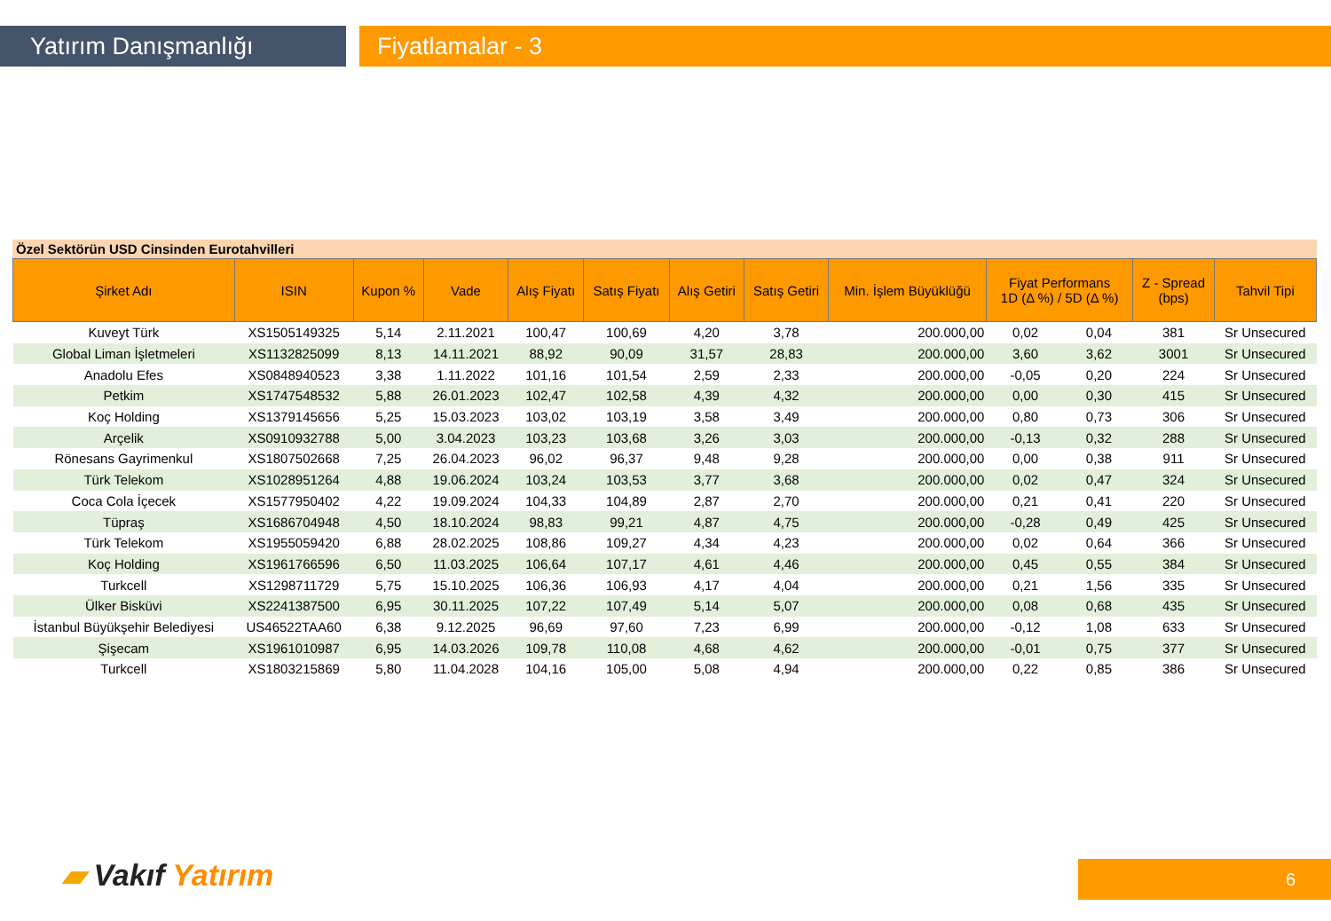Yatırım Danışmanlığı Fiyatlamalar - 3
Özel Sektörün USD Cinsinden Eurotahvilleri
| Şirket Adı | ISIN | Kupon % | Vade | Alış Fiyatı | Satış Fiyatı | Alış Getiri | Satış Getiri | Min. İşlem Büyüklüğü | Fiyat Performans 1D (Δ %) / 5D (Δ %) | | Z - Spread (bps) | Tahvil Tipi |
| --- | --- | --- | --- | --- | --- | --- | --- | --- | --- | --- | --- | --- |
| Kuveyt Türk | XS1505149325 | 5,14 | 2.11.2021 | 100,47 | 100,69 | 4,20 | 3,78 | 200.000,00 | 0,02 | 0,04 | 381 | Sr Unsecured |
| Global Liman İşletmeleri | XS1132825099 | 8,13 | 14.11.2021 | 88,92 | 90,09 | 31,57 | 28,83 | 200.000,00 | 3,60 | 3,62 | 3001 | Sr Unsecured |
| Anadolu Efes | XS0848940523 | 3,38 | 1.11.2022 | 101,16 | 101,54 | 2,59 | 2,33 | 200.000,00 | -0,05 | 0,20 | 224 | Sr Unsecured |
| Petkim | XS1747548532 | 5,88 | 26.01.2023 | 102,47 | 102,58 | 4,39 | 4,32 | 200.000,00 | 0,00 | 0,30 | 415 | Sr Unsecured |
| Koç Holding | XS1379145656 | 5,25 | 15.03.2023 | 103,02 | 103,19 | 3,58 | 3,49 | 200.000,00 | 0,80 | 0,73 | 306 | Sr Unsecured |
| Arçelik | XS0910932788 | 5,00 | 3.04.2023 | 103,23 | 103,68 | 3,26 | 3,03 | 200.000,00 | -0,13 | 0,32 | 288 | Sr Unsecured |
| Rönesans Gayrimenkul | XS1807502668 | 7,25 | 26.04.2023 | 96,02 | 96,37 | 9,48 | 9,28 | 200.000,00 | 0,00 | 0,38 | 911 | Sr Unsecured |
| Türk Telekom | XS1028951264 | 4,88 | 19.06.2024 | 103,24 | 103,53 | 3,77 | 3,68 | 200.000,00 | 0,02 | 0,47 | 324 | Sr Unsecured |
| Coca Cola İçecek | XS1577950402 | 4,22 | 19.09.2024 | 104,33 | 104,89 | 2,87 | 2,70 | 200.000,00 | 0,21 | 0,41 | 220 | Sr Unsecured |
| Tüpraş | XS1686704948 | 4,50 | 18.10.2024 | 98,83 | 99,21 | 4,87 | 4,75 | 200.000,00 | -0,28 | 0,49 | 425 | Sr Unsecured |
| Türk Telekom | XS1955059420 | 6,88 | 28.02.2025 | 108,86 | 109,27 | 4,34 | 4,23 | 200.000,00 | 0,02 | 0,64 | 366 | Sr Unsecured |
| Koç Holding | XS1961766596 | 6,50 | 11.03.2025 | 106,64 | 107,17 | 4,61 | 4,46 | 200.000,00 | 0,45 | 0,55 | 384 | Sr Unsecured |
| Turkcell | XS1298711729 | 5,75 | 15.10.2025 | 106,36 | 106,93 | 4,17 | 4,04 | 200.000,00 | 0,21 | 1,56 | 335 | Sr Unsecured |
| Ülker Bisküvi | XS2241387500 | 6,95 | 30.11.2025 | 107,22 | 107,49 | 5,14 | 5,07 | 200.000,00 | 0,08 | 0,68 | 435 | Sr Unsecured |
| İstanbul Büyükşehir Belediyesi | US46522TAA60 | 6,38 | 9.12.2025 | 96,69 | 97,60 | 7,23 | 6,99 | 200.000,00 | -0,12 | 1,08 | 633 | Sr Unsecured |
| Şişecam | XS1961010987 | 6,95 | 14.03.2026 | 109,78 | 110,08 | 4,68 | 4,62 | 200.000,00 | -0,01 | 0,75 | 377 | Sr Unsecured |
| Turkcell | XS1803215869 | 5,80 | 11.04.2028 | 104,16 | 105,00 | 5,08 | 4,94 | 200.000,00 | 0,22 | 0,85 | 386 | Sr Unsecured |
▰ Vakıf Yatırım 6